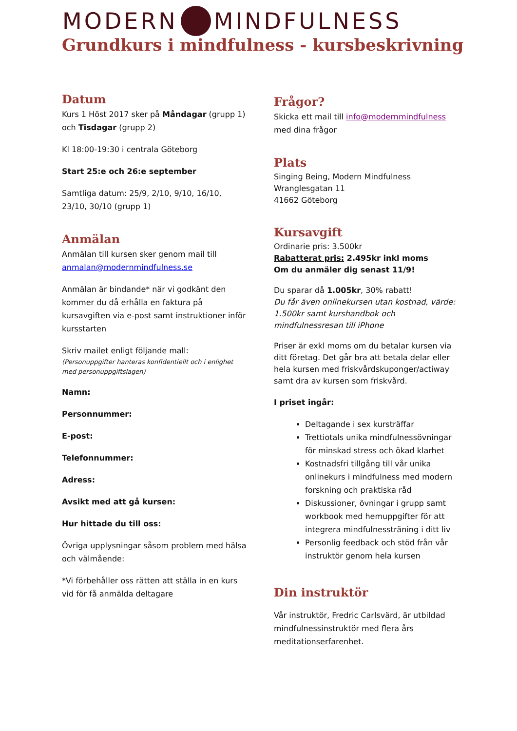MODERN MINDFULNESS
Grundkurs i mindfulness - kursbeskrivning
Datum
Kurs 1 Höst 2017 sker på Måndagar (grupp 1) och Tisdagar (grupp 2)
Kl 18:00-19:30 i centrala Göteborg
Start 25:e och 26:e september
Samtliga datum: 25/9, 2/10, 9/10, 16/10, 23/10, 30/10 (grupp 1)
Anmälan
Anmälan till kursen sker genom mail till anmalan@modernmindfulness.se
Anmälan är bindande* när vi godkänt den kommer du då erhålla en faktura på kursavgiften via e-post samt instruktioner inför kursstarten
Skriv mailet enligt följande mall:
(Personuppgifter hanteras konfidentiellt och i enlighet med personuppgiftslagen)
Namn:
Personnummer:
E-post:
Telefonnummer:
Adress:
Avsikt med att gå kursen:
Hur hittade du till oss:
Övriga upplysningar såsom problem med hälsa och välmående:
*Vi förbehåller oss rätten att ställa in en kurs vid för få anmälda deltagare
Frågor?
Skicka ett mail till info@modernmindfulness med dina frågor
Plats
Singing Being, Modern Mindfulness
Wranglesgatan 11
41662 Göteborg
Kursavgift
Ordinarie pris: 3.500kr
Rabatterat pris: 2.495kr inkl moms
Om du anmäler dig senast 11/9!
Du sparar då 1.005kr, 30% rabatt!
Du får även onlinekursen utan kostnad, värde: 1.500kr samt kurshandbok och mindfulnessresan till iPhone
Priser är exkl moms om du betalar kursen via ditt företag. Det går bra att betala delar eller hela kursen med friskvårdskuponger/actiway samt dra av kursen som friskvård.
I priset ingår:
Deltagande i sex kursträffar
Trettiotals unika mindfulnessövningar för minskad stress och ökad klarhet
Kostnadsfri tillgång till vår unika onlinekurs i mindfulness med modern forskning och praktiska råd
Diskussioner, övningar i grupp samt workbook med hemuppgifter för att integrera mindfulnessträning i ditt liv
Personlig feedback och stöd från vår instruktör genom hela kursen
Din instruktör
Vår instruktör, Fredric Carlsvärd, är utbildad mindfulnessinstruktör med flera års meditationserfarenhet.